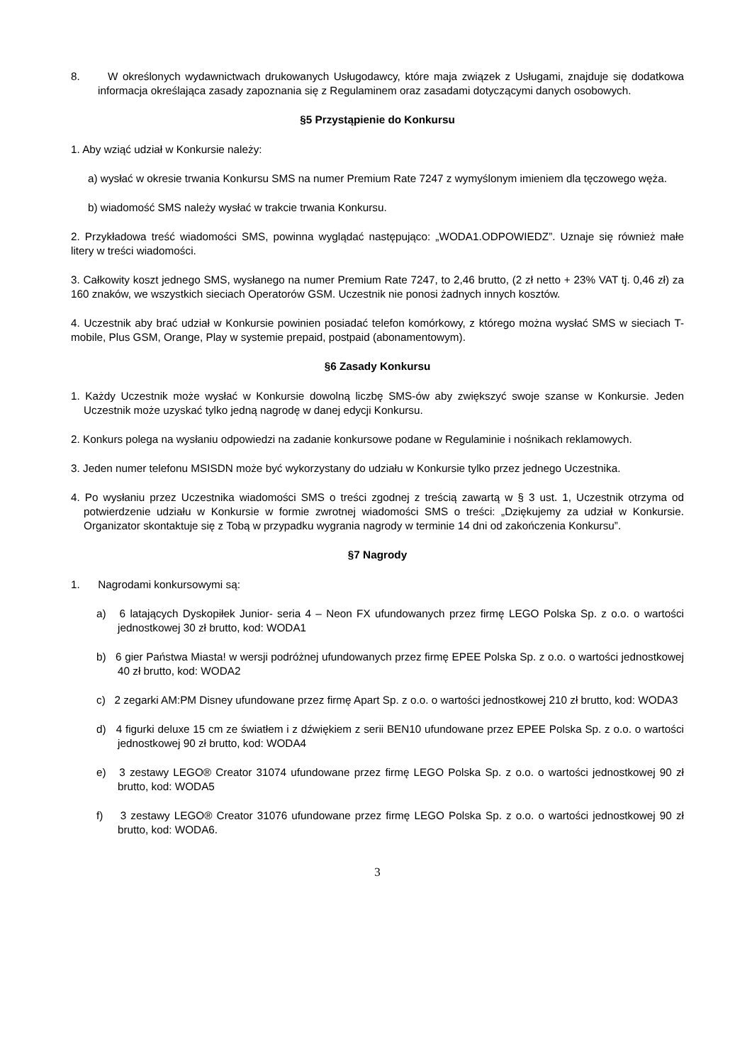8. W określonych wydawnictwach drukowanych Usługodawcy, które maja związek z Usługami, znajduje się dodatkowa informacja określająca zasady zapoznania się z Regulaminem oraz zasadami dotyczącymi danych osobowych.
§5 Przystąpienie do Konkursu
1. Aby wziąć udział w Konkursie należy:
a) wysłać w okresie trwania Konkursu SMS na numer Premium Rate 7247 z wymyślonym imieniem dla tęczowego węża.
b) wiadomość SMS należy wysłać w trakcie trwania Konkursu.
2. Przykładowa treść wiadomości SMS, powinna wyglądać następująco: „WODA1.ODPOWIEDZ”. Uznaje się również małe litery w treści wiadomości.
3. Całkowity koszt jednego SMS, wysłanego na numer Premium Rate 7247, to 2,46 brutto, (2 zł netto + 23% VAT tj. 0,46 zł) za 160 znaków, we wszystkich sieciach Operatorów GSM. Uczestnik nie ponosi żadnych innych kosztów.
4. Uczestnik aby brać udział w Konkursie powinien posiadać telefon komórkowy, z którego można wysłać SMS w sieciach T-mobile, Plus GSM, Orange, Play w systemie prepaid, postpaid (abonamentowym).
§6 Zasady Konkursu
1. Każdy Uczestnik może wysłać w Konkursie dowolną liczbę SMS-ów aby zwiększyć swoje szanse w Konkursie. Jeden Uczestnik może uzyskać tylko jedną nagrodę w danej edycji Konkursu.
2. Konkurs polega na wysłaniu odpowiedzi na zadanie konkursowe podane w Regulaminie i nośnikach reklamowych.
3. Jeden numer telefonu MSISDN może być wykorzystany do udziału w Konkursie tylko przez jednego Uczestnika.
4. Po wysłaniu przez Uczestnika wiadomości SMS o treści zgodnej z treścią zawartą w § 3 ust. 1, Uczestnik otrzyma od potwierdzenie udziału w Konkursie w formie zwrotnej wiadomości SMS o treści: „Dziękujemy za udział w Konkursie. Organizator skontaktuje się z Tobą w przypadku wygrania nagrody w terminie 14 dni od zakończenia Konkursu”.
§7 Nagrody
1. Nagrodami konkursowymi są:
a) 6 latających Dyskopiłek Junior- seria 4 – Neon FX ufundowanych przez firmę LEGO Polska Sp. z o.o. o wartości jednostkowej 30 zł brutto, kod: WODA1
b) 6 gier Państwa Miasta! w wersji podróżnej ufundowanych przez firmę EPEE Polska Sp. z o.o. o wartości jednostkowej 40 zł brutto, kod: WODA2
c) 2 zegarki AM:PM Disney ufundowane przez firmę Apart Sp. z o.o. o wartości jednostkowej 210 zł brutto, kod: WODA3
d) 4 figurki deluxe 15 cm ze światłem i z dźwiękiem z serii BEN10 ufundowane przez EPEE Polska Sp. z o.o. o wartości jednostkowej 90 zł brutto, kod: WODA4
e) 3 zestawy LEGO® Creator 31074 ufundowane przez firmę LEGO Polska Sp. z o.o. o wartości jednostkowej 90 zł brutto, kod: WODA5
f) 3 zestawy LEGO® Creator 31076 ufundowane przez firmę LEGO Polska Sp. z o.o. o wartości jednostkowej 90 zł brutto, kod: WODA6.
3